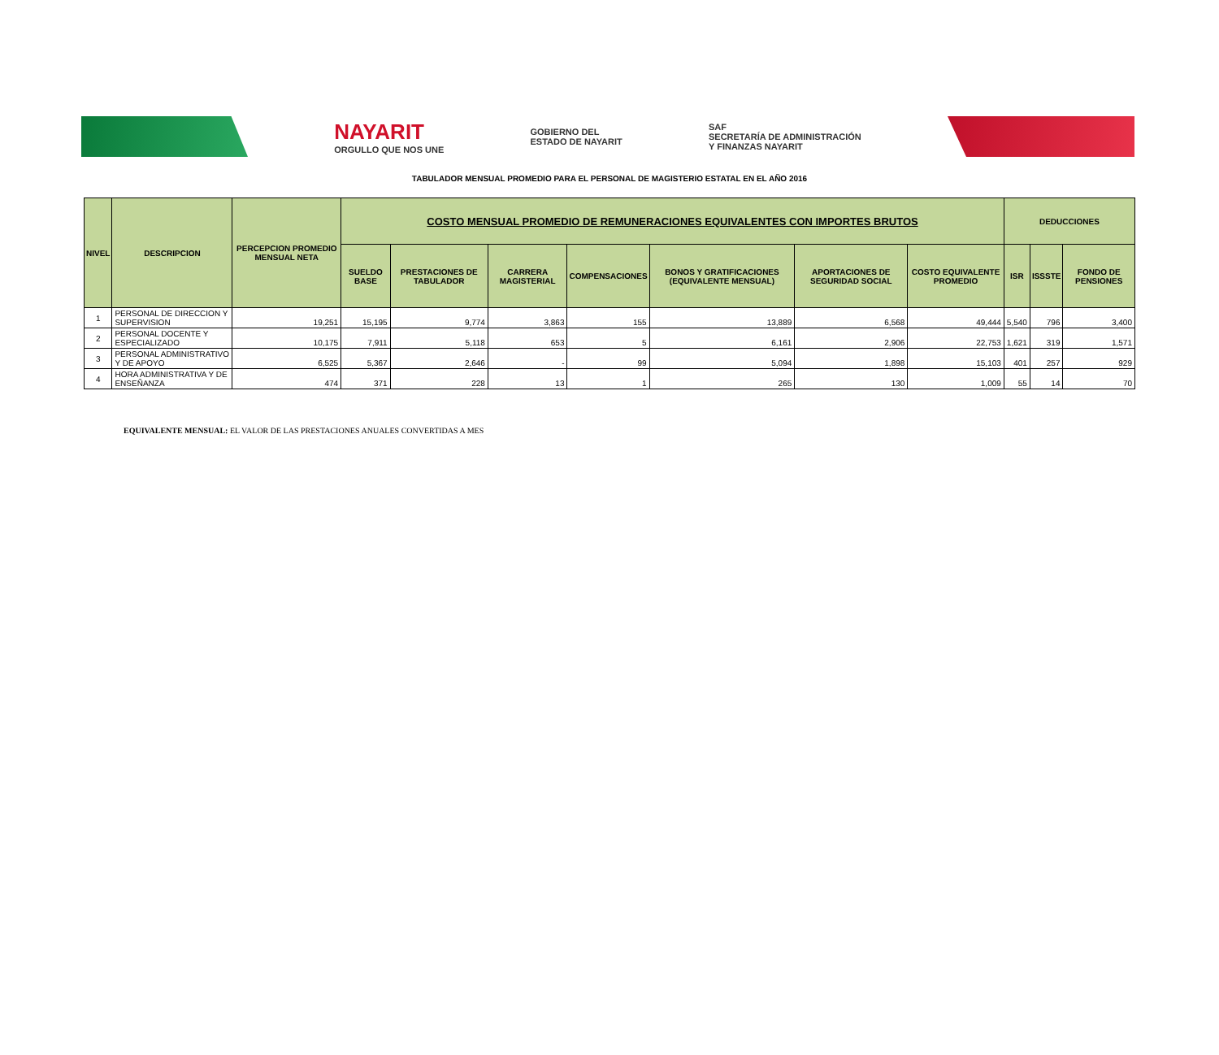NAYARIT
ORGULLO QUE NOS UNE
GOBIERNO DEL
ESTADO DE NAYARIT
SAF
SECRETARÍA DE ADMINISTRACIÓN
Y FINANZAS NAYARIT
TABULADOR MENSUAL PROMEDIO PARA EL PERSONAL DE MAGISTERIO ESTATAL EN EL AÑO 2016
| NIVEL | DESCRIPCION | PERCEPCION PROMEDIO MENSUAL NETA | COSTO MENSUAL PROMEDIO DE REMUNERACIONES EQUIVALENTES CON IMPORTES BRUTOS | | | | | | | DEDUCCIONES | | |
| --- | --- | --- | --- | --- | --- | --- | --- | --- | --- | --- | --- | --- |
| | | | SUELDO BASE | PRESTACIONES DE TABULADOR | CARRERA MAGISTERIAL | COMPENSACIONES | BONOS Y GRATIFICACIONES (EQUIVALENTE MENSUAL) | APORTACIONES DE SEGURIDAD SOCIAL | COSTO EQUIVALENTE PROMEDIO | ISR | ISSSTE | FONDO DE PENSIONES |
| 1 | PERSONAL DE DIRECCION Y SUPERVISION | 19,251 | 15,195 | 9,774 | 3,863 | 155 | 13,889 | 6,568 | 49,444 | 5,540 | 796 | 3,400 |
| 2 | PERSONAL DOCENTE Y ESPECIALIZADO | 10,175 | 7,911 | 5,118 | 653 | 5 | 6,161 | 2,906 | 22,753 | 1,621 | 319 | 1,571 |
| 3 | PERSONAL ADMINISTRATIVO Y DE APOYO | 6,525 | 5,367 | 2,646 | - | 99 | 5,094 | 1,898 | 15,103 | 401 | 257 | 929 |
| 4 | HORA ADMINISTRATIVA Y DE ENSEÑANZA | 474 | 371 | 228 | 13 | 1 | 265 | 130 | 1,009 | 55 | 14 | 70 |
EQUIVALENTE MENSUAL: EL VALOR DE LAS PRESTACIONES ANUALES CONVERTIDAS A MES